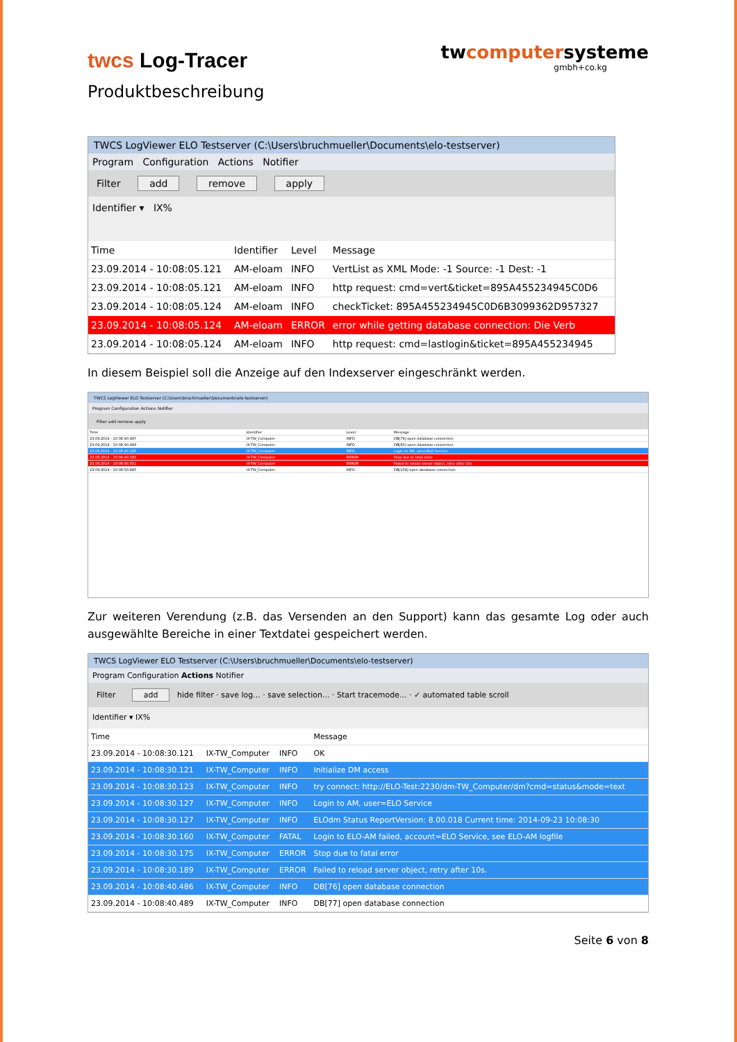twcs Log-Tracer
twcomputersysteme
gmbh+co.kg
Produktbeschreibung
TWCS LogViewer ELO Testserver (C:\Users\bruchmueller\Documents\elo-testserver)
Program Configuration Actions Notifier
Filter add remove apply
Identifier ▾ IX%
| Time | Identifier | Level | Message |
| --- | --- | --- | --- |
| 23.09.2014 - 10:08:05.121 | AM-eloam | INFO | VertList as XML Mode: -1 Source: -1 Dest: -1 |
| 23.09.2014 - 10:08:05.121 | AM-eloam | INFO | http request: cmd=vert&ticket=895A455234945C0D6 |
| 23.09.2014 - 10:08:05.124 | AM-eloam | INFO | checkTicket: 895A455234945C0D6B3099362D957327 |
| 23.09.2014 - 10:08:05.124 | AM-eloam | ERROR | error while getting database connection: Die Verb |
| 23.09.2014 - 10:08:05.124 | AM-eloam | INFO | http request: cmd=lastlogin&ticket=895A455234945 |
In diesem Beispiel soll die Anzeige auf den Indexserver eingeschränkt werden.
TWCS LogViewer ELO Testserver (C:\Users\bruchmueller\Documents\elo-testserver)
Program Configuration Actions Notifier
Filter add remove apply
| Time | Identifier | Level | Message |
| 23.09.2014 - 10:08:40.497 | IX-TW_Computer | INFO | DB[79] open database connection |
| 23.09.2014 - 10:08:40.499 | IX-TW_Computer | INFO | DB[80] open database connection |
| 23.09.2014 - 10:08:40.526 | IX-TW_Computer | INFO | Login to AM, user=ELO Service |
| 23.09.2014 - 10:08:40.545 | IX-TW_Computer | ERROR | Stop due to fatal error |
| 23.09.2014 - 10:08:40.551 | IX-TW_Computer | ERROR | Failed to reload server object, retry after 10s |
| 23.09.2014 - 10:08:50.845 | IX-TW_Computer | INFO | DB[104] open database connection |
Zur weiteren Verendung (z.B. das Versenden an den Support) kann das gesamte Log oder auch ausgewählte Bereiche in einer Textdatei gespeichert werden.
TWCS LogViewer ELO Testserver (C:\Users\bruchmueller\Documents\elo-testserver)
Program Configuration Actions Notifier
Filter add hide filter · save log... · save selection... · Start tracemode... · ✓ automated table scroll
Identifier ▾ IX%
| Time | | | Message |
| --- | --- | --- | --- |
| 23.09.2014 - 10:08:30.121 | IX-TW_Computer | INFO | OK |
| 23.09.2014 - 10:08:30.121 | IX-TW_Computer | INFO | Initialize DM access |
| 23.09.2014 - 10:08:30.123 | IX-TW_Computer | INFO | try connect: http://ELO-Test:2230/dm-TW_Computer/dm?cmd=status&mode=text |
| 23.09.2014 - 10:08:30.127 | IX-TW_Computer | INFO | Login to AM, user=ELO Service |
| 23.09.2014 - 10:08:30.127 | IX-TW_Computer | INFO | ELOdm Status ReportVersion: 8.00.018 Current time: 2014-09-23 10:08:30 |
| 23.09.2014 - 10:08:30.160 | IX-TW_Computer | FATAL | Login to ELO-AM failed, account=ELO Service, see ELO-AM logfile |
| 23.09.2014 - 10:08:30.175 | IX-TW_Computer | ERROR | Stop due to fatal error |
| 23.09.2014 - 10:08:30.189 | IX-TW_Computer | ERROR | Failed to reload server object, retry after 10s. |
| 23.09.2014 - 10:08:40.486 | IX-TW_Computer | INFO | DB[76] open database connection |
| 23.09.2014 - 10:08:40.489 | IX-TW_Computer | INFO | DB[77] open database connection |
Seite 6 von 8